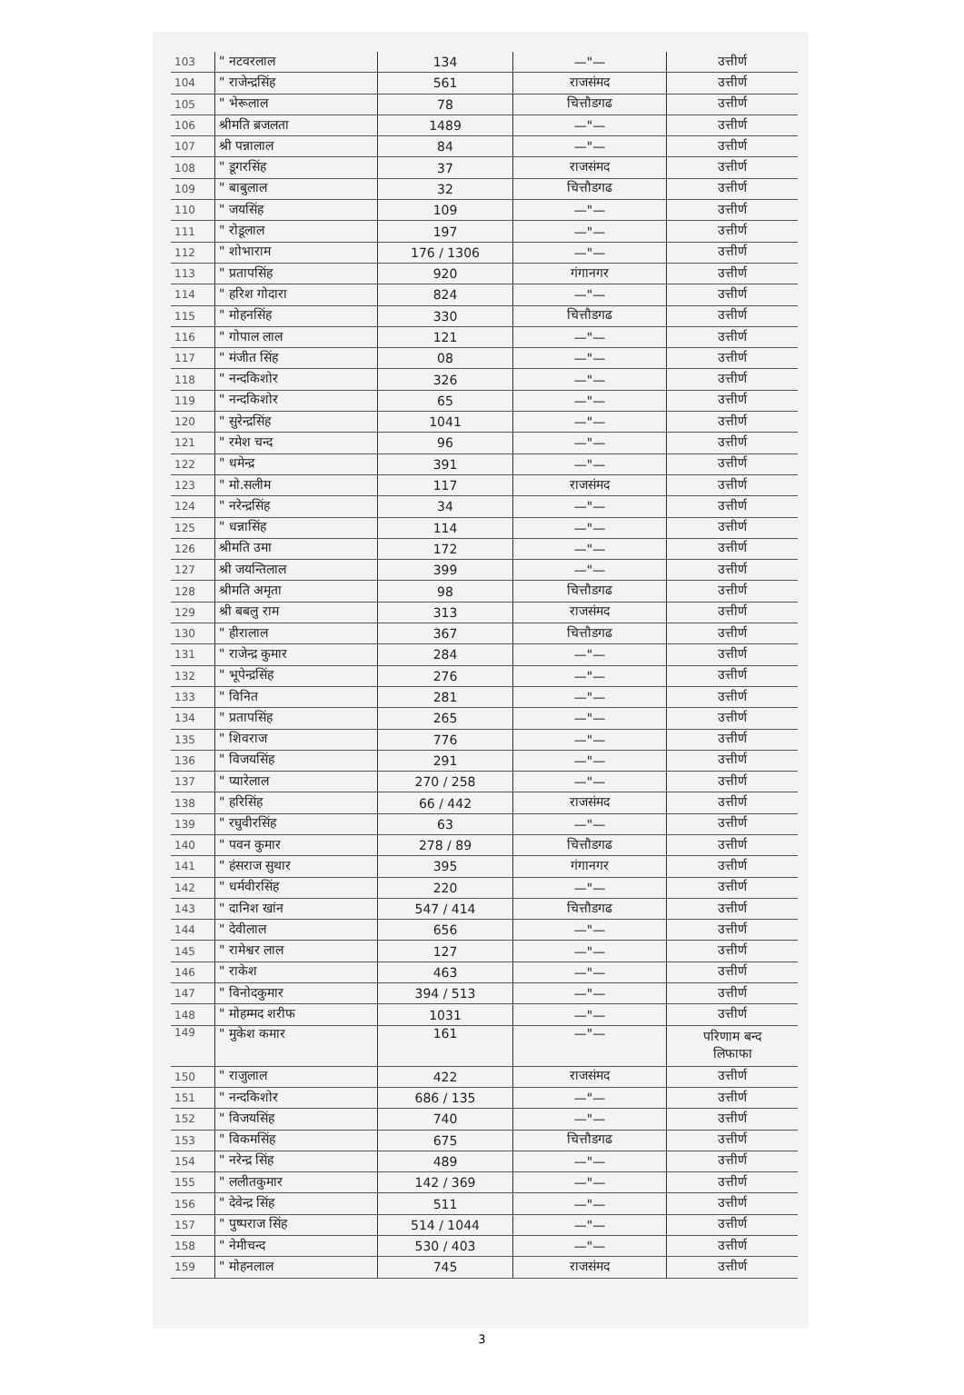| 103 | " नटवरलाल | 134 | —"— | उत्तीर्ण |
| 104 | " राजेन्द्रसिंह | 561 | राजसंमद | उत्तीर्ण |
| 105 | " भेरूलाल | 78 | चित्तौडगढ | उत्तीर्ण |
| 106 | श्रीमति ब्रजलता | 1489 | —"— | उत्तीर्ण |
| 107 | श्री पन्नालाल | 84 | —"— | उत्तीर्ण |
| 108 | " डूगरसिंह | 37 | राजसंमद | उत्तीर्ण |
| 109 | " बाबुलाल | 32 | चित्तौडगढ | उत्तीर्ण |
| 110 | " जयसिंह | 109 | —"— | उत्तीर्ण |
| 111 | " रोडूलाल | 197 | —"— | उत्तीर्ण |
| 112 | " शोभाराम | 176 / 1306 | —"— | उत्तीर्ण |
| 113 | " प्रतापसिंह | 920 | गंगानगर | उत्तीर्ण |
| 114 | " हरिश गोदारा | 824 | —"— | उत्तीर्ण |
| 115 | " मोहनसिंह | 330 | चित्तौडगढ | उत्तीर्ण |
| 116 | " गोपाल लाल | 121 | —"— | उत्तीर्ण |
| 117 | " मंजीत सिंह | 08 | —"— | उत्तीर्ण |
| 118 | " नन्दकिशोर | 326 | —"— | उत्तीर्ण |
| 119 | " नन्दकिशोर | 65 | —"— | उत्तीर्ण |
| 120 | " सुरेन्द्रसिंह | 1041 | —"— | उत्तीर्ण |
| 121 | " रमेश चन्द | 96 | —"— | उत्तीर्ण |
| 122 | " धमेन्द्र | 391 | —"— | उत्तीर्ण |
| 123 | " मो.सलीम | 117 | राजसंमद | उत्तीर्ण |
| 124 | " नरेन्द्रसिंह | 34 | —"— | उत्तीर्ण |
| 125 | " धन्नासिंह | 114 | —"— | उत्तीर्ण |
| 126 | श्रीमति उमा | 172 | —"— | उत्तीर्ण |
| 127 | श्री जयन्तिलाल | 399 | —"— | उत्तीर्ण |
| 128 | श्रीमति अमृता | 98 | चित्तौडगढ | उत्तीर्ण |
| 129 | श्री बबलु राम | 313 | राजसंमद | उत्तीर्ण |
| 130 | " हीरालाल | 367 | चित्तौडगढ | उत्तीर्ण |
| 131 | " राजेन्द्र कुमार | 284 | —"— | उत्तीर्ण |
| 132 | " भूपेन्द्रसिंह | 276 | —"— | उत्तीर्ण |
| 133 | " विनित | 281 | —"— | उत्तीर्ण |
| 134 | " प्रतापसिंह | 265 | —"— | उत्तीर्ण |
| 135 | " शिवराज | 776 | —"— | उत्तीर्ण |
| 136 | " विजयसिंह | 291 | —"— | उत्तीर्ण |
| 137 | " प्यारेलाल | 270 / 258 | —"— | उत्तीर्ण |
| 138 | " हरिसिंह | 66 / 442 | राजसंमद | उत्तीर्ण |
| 139 | " रघुवीरसिंह | 63 | —"— | उत्तीर्ण |
| 140 | " पवन कुमार | 278 / 89 | चित्तौडगढ | उत्तीर्ण |
| 141 | " हंसराज सुथार | 395 | गंगानगर | उत्तीर्ण |
| 142 | " धर्मवीरसिंह | 220 | —"— | उत्तीर्ण |
| 143 | " दानिश खांन | 547 / 414 | चित्तौडगढ | उत्तीर्ण |
| 144 | " देवीलाल | 656 | —"— | उत्तीर्ण |
| 145 | " रामेश्वर लाल | 127 | —"— | उत्तीर्ण |
| 146 | " राकेश | 463 | —"— | उत्तीर्ण |
| 147 | " विनोदकुमार | 394 / 513 | —"— | उत्तीर्ण |
| 148 | " मोहम्मद शरीफ | 1031 | —"— | उत्तीर्ण |
| 149 | " मुकेश कमार | 161 | —"— | परिणाम बन्द लिफाफा |
| 150 | " राजुलाल | 422 | राजसंमद | उत्तीर्ण |
| 151 | " नन्दकिशोर | 686 / 135 | —"— | उत्तीर्ण |
| 152 | " विजयसिंह | 740 | —"— | उत्तीर्ण |
| 153 | " विकमसिंह | 675 | चित्तौडगढ | उत्तीर्ण |
| 154 | " नरेन्द्र सिंह | 489 | —"— | उत्तीर्ण |
| 155 | " ललीतकुमार | 142 / 369 | —"— | उत्तीर्ण |
| 156 | " देवेन्द्र सिंह | 511 | —"— | उत्तीर्ण |
| 157 | " पुष्पराज सिंह | 514 / 1044 | —"— | उत्तीर्ण |
| 158 | " नेमीचन्द | 530 / 403 | —"— | उत्तीर्ण |
| 159 | " मोहनलाल | 745 | राजसंमद | उत्तीर्ण |
3